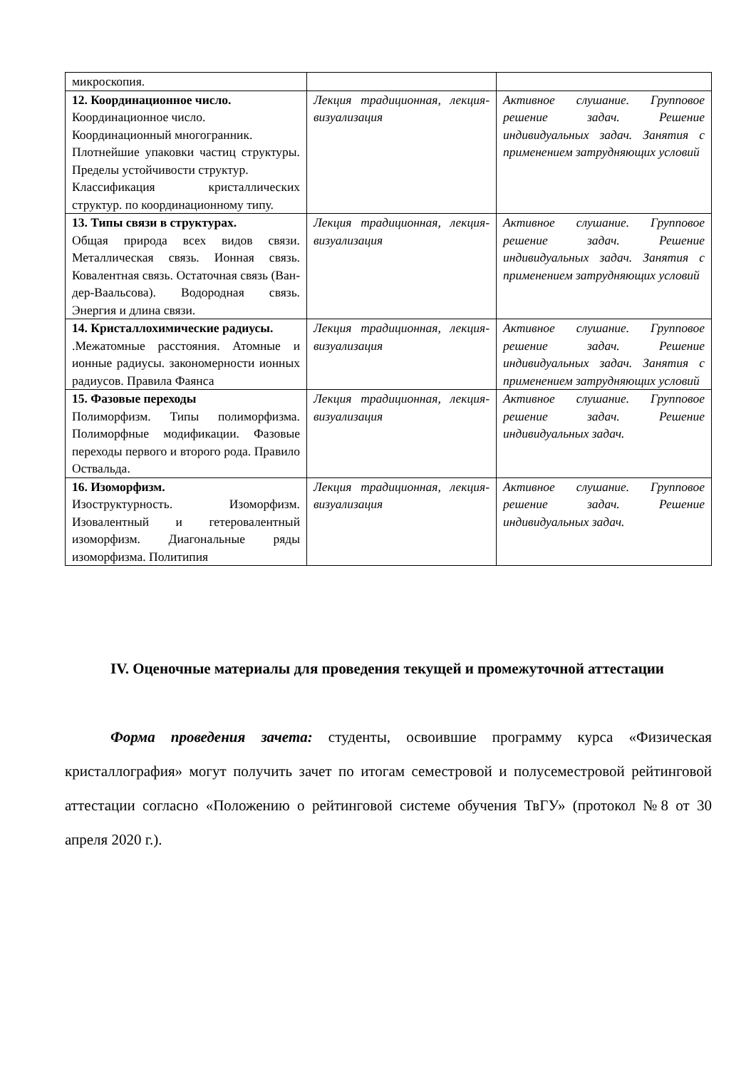| микроскопия. | | |
| 12. Координационное число. Координационное число. Координационный многогранник. Плотнейшие упаковки частиц структуры. Пределы устойчивости структур. Классификация кристаллических структур. по координационному типу. | Лекция традиционная, лекция-визуализация | Активное слушание. Групповое решение задач. Решение индивидуальных задач. Занятия с применением затрудняющих условий |
| 13. Типы связи в структурах. Общая природа всех видов связи. Металлическая связь. Ионная связь. Ковалентная связь. Остаточная связь (Ван-дер-Ваальсова). Водородная связь. Энергия и длина связи. | Лекция традиционная, лекция-визуализация | Активное слушание. Групповое решение задач. Решение индивидуальных задач. Занятия с применением затрудняющих условий |
| 14. Кристаллохимические радиусы. .Межатомные расстояния. Атомные и ионные радиусы. закономерности ионных радиусов. Правила Фаянса | Лекция традиционная, лекция-визуализация | Активное слушание. Групповое решение задач. Решение индивидуальных задач. Занятия с применением затрудняющих условий |
| 15. Фазовые переходы Полиморфизм. Типы полиморфизма. Полиморфные модификации. Фазовые переходы первого и второго рода. Правило Оствальда. | Лекция традиционная, лекция-визуализация | Активное слушание. Групповое решение задач. Решение индивидуальных задач. |
| 16. Изоморфизм. Изоструктурность. Изоморфизм. Изовалентный и гетеровалентный изоморфизм. Диагональные ряды изоморфизма. Политипия | Лекция традиционная, лекция-визуализация | Активное слушание. Групповое решение задач. Решение индивидуальных задач. |
IV. Оценочные материалы для проведения текущей и промежуточной аттестации
Форма проведения зачета: студенты, освоившие программу курса «Физическая кристаллография» могут получить зачет по итогам семестровой и полусеместровой рейтинговой аттестации согласно «Положению о рейтинговой системе обучения ТвГУ» (протокол №8 от 30 апреля 2020 г.).